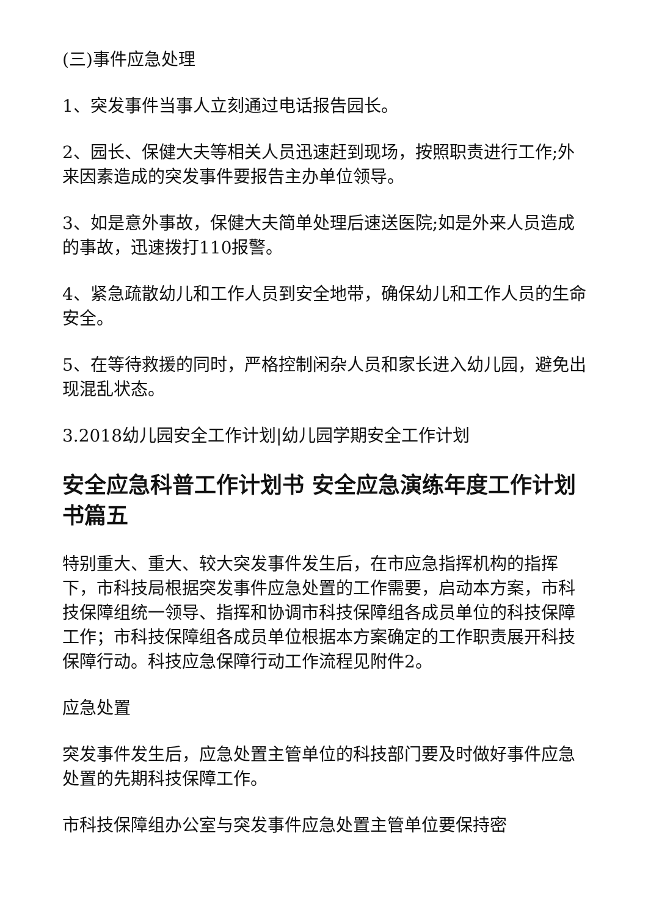(三)事件应急处理
1、突发事件当事人立刻通过电话报告园长。
2、园长、保健大夫等相关人员迅速赶到现场，按照职责进行工作;外来因素造成的突发事件要报告主办单位领导。
3、如是意外事故，保健大夫简单处理后速送医院;如是外来人员造成的事故，迅速拨打110报警。
4、紧急疏散幼儿和工作人员到安全地带，确保幼儿和工作人员的生命安全。
5、在等待救援的同时，严格控制闲杂人员和家长进入幼儿园，避免出现混乱状态。
3.2018幼儿园安全工作计划|幼儿园学期安全工作计划
安全应急科普工作计划书 安全应急演练年度工作计划书篇五
特别重大、重大、较大突发事件发生后，在市应急指挥机构的指挥下，市科技局根据突发事件应急处置的工作需要，启动本方案，市科技保障组统一领导、指挥和协调市科技保障组各成员单位的科技保障工作；市科技保障组各成员单位根据本方案确定的工作职责展开科技保障行动。科技应急保障行动工作流程见附件2。
应急处置
突发事件发生后，应急处置主管单位的科技部门要及时做好事件应急处置的先期科技保障工作。
市科技保障组办公室与突发事件应急处置主管单位要保持密